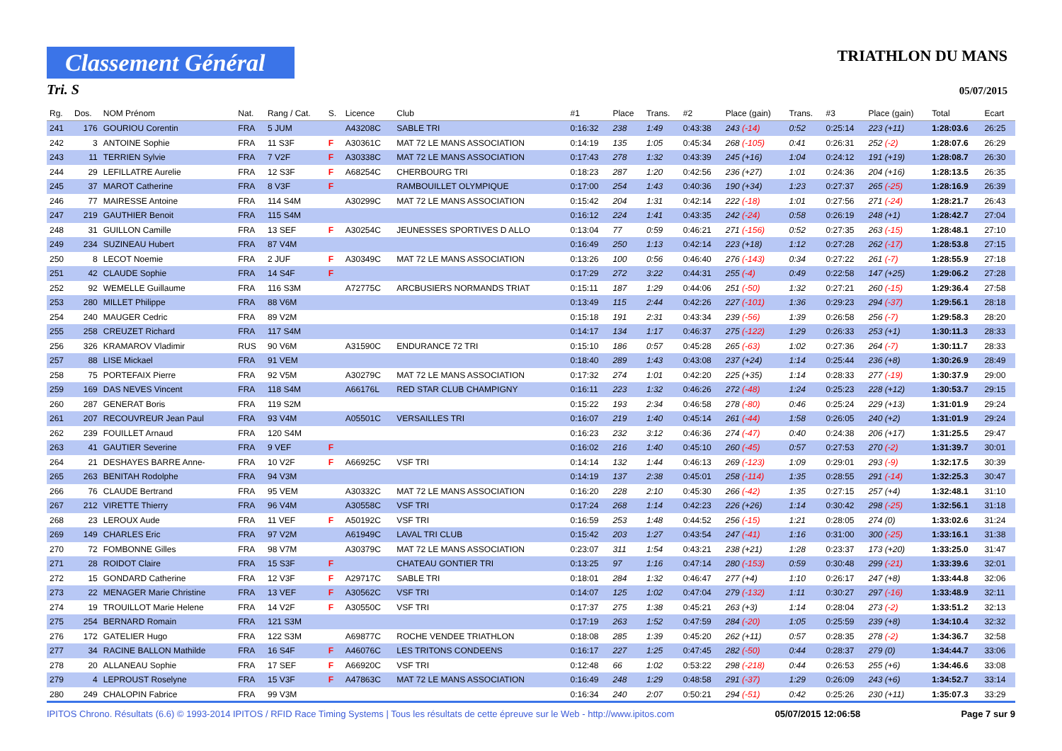Classement Général
TRIATHLON DU MANS
Tri. S 05/07/2015
| Rg. | Dos. | NOM Prénom | Nat. | Rang / Cat. | S. | Licence | Club | #1 | Place | Trans. | #2 | Place (gain) | Trans. | #3 | Place (gain) | Total | Ecart |
| --- | --- | --- | --- | --- | --- | --- | --- | --- | --- | --- | --- | --- | --- | --- | --- | --- | --- |
| 241 | 176 | GOURIOU Corentin | FRA | 5 JUM | | A43208C | SABLE TRI | 0:16:32 | 238 | 1:49 | 0:43:38 | 243 (-14) | 0:52 | 0:25:14 | 223 (+11) | 1:28:03.6 | 26:25 |
| 242 | 3 | ANTOINE Sophie | FRA | 11 S3F | F | A30361C | MAT 72 LE MANS ASSOCIATION | 0:14:19 | 135 | 1:05 | 0:45:34 | 268 (-105) | 0:41 | 0:26:31 | 252 (-2) | 1:28:07.6 | 26:29 |
| 243 | 11 | TERRIEN Sylvie | FRA | 7 V2F | F | A30338C | MAT 72 LE MANS ASSOCIATION | 0:17:43 | 278 | 1:32 | 0:43:39 | 245 (+16) | 1:04 | 0:24:12 | 191 (+19) | 1:28:08.7 | 26:30 |
| 244 | 29 | LEFILLATRE Aurelie | FRA | 12 S3F | F | A68254C | CHERBOURG TRI | 0:18:23 | 287 | 1:20 | 0:42:56 | 236 (+27) | 1:01 | 0:24:36 | 204 (+16) | 1:28:13.5 | 26:35 |
| 245 | 37 | MAROT Catherine | FRA | 8 V3F | F | | RAMBOUILLET OLYMPIQUE | 0:17:00 | 254 | 1:43 | 0:40:36 | 190 (+34) | 1:23 | 0:27:37 | 265 (-25) | 1:28:16.9 | 26:39 |
| 246 | 77 | MAIRESSE Antoine | FRA | 114 S4M | | A30299C | MAT 72 LE MANS ASSOCIATION | 0:15:42 | 204 | 1:31 | 0:42:14 | 222 (-18) | 1:01 | 0:27:56 | 271 (-24) | 1:28:21.7 | 26:43 |
| 247 | 219 | GAUTHIER Benoit | FRA | 115 S4M | | | | 0:16:12 | 224 | 1:41 | 0:43:35 | 242 (-24) | 0:58 | 0:26:19 | 248 (+1) | 1:28:42.7 | 27:04 |
| 248 | 31 | GUILLON Camille | FRA | 13 SEF | F | A30254C | JEUNESSES SPORTIVES D ALLO | 0:13:04 | 77 | 0:59 | 0:46:21 | 271 (-156) | 0:52 | 0:27:35 | 263 (-15) | 1:28:48.1 | 27:10 |
| 249 | 234 | SUZINEAU Hubert | FRA | 87 V4M | | | | 0:16:49 | 250 | 1:13 | 0:42:14 | 223 (+18) | 1:12 | 0:27:28 | 262 (-17) | 1:28:53.8 | 27:15 |
| 250 | 8 | LECOT Noemie | FRA | 2 JUF | F | A30349C | MAT 72 LE MANS ASSOCIATION | 0:13:26 | 100 | 0:56 | 0:46:40 | 276 (-143) | 0:34 | 0:27:22 | 261 (-7) | 1:28:55.9 | 27:18 |
| 251 | 42 | CLAUDE Sophie | FRA | 14 S4F | F | | | 0:17:29 | 272 | 3:22 | 0:44:31 | 255 (-4) | 0:49 | 0:22:58 | 147 (+25) | 1:29:06.2 | 27:28 |
| 252 | 92 | WEMELLE Guillaume | FRA | 116 S3M | | A72775C | ARCBUSIERS NORMANDS TRIAT | 0:15:11 | 187 | 1:29 | 0:44:06 | 251 (-50) | 1:32 | 0:27:21 | 260 (-15) | 1:29:36.4 | 27:58 |
| 253 | 280 | MILLET Philippe | FRA | 88 V6M | | | | 0:13:49 | 115 | 2:44 | 0:42:26 | 227 (-101) | 1:36 | 0:29:23 | 294 (-37) | 1:29:56.1 | 28:18 |
| 254 | 240 | MAUGER Cedric | FRA | 89 V2M | | | | 0:15:18 | 191 | 2:31 | 0:43:34 | 239 (-56) | 1:39 | 0:26:58 | 256 (-7) | 1:29:58.3 | 28:20 |
| 255 | 258 | CREUZET Richard | FRA | 117 S4M | | | | 0:14:17 | 134 | 1:17 | 0:46:37 | 275 (-122) | 1:29 | 0:26:33 | 253 (+1) | 1:30:11.3 | 28:33 |
| 256 | 326 | KRAMAROV Vladimir | RUS | 90 V6M | | A31590C | ENDURANCE 72 TRI | 0:15:10 | 186 | 0:57 | 0:45:28 | 265 (-63) | 1:02 | 0:27:36 | 264 (-7) | 1:30:11.7 | 28:33 |
| 257 | 88 | LISE Mickael | FRA | 91 VEM | | | | 0:18:40 | 289 | 1:43 | 0:43:08 | 237 (+24) | 1:14 | 0:25:44 | 236 (+8) | 1:30:26.9 | 28:49 |
| 258 | 75 | PORTEFAIX Pierre | FRA | 92 V5M | | A30279C | MAT 72 LE MANS ASSOCIATION | 0:17:32 | 274 | 1:01 | 0:42:20 | 225 (+35) | 1:14 | 0:28:33 | 277 (-19) | 1:30:37.9 | 29:00 |
| 259 | 169 | DAS NEVES Vincent | FRA | 118 S4M | | A66176L | RED STAR CLUB CHAMPIGNY | 0:16:11 | 223 | 1:32 | 0:46:26 | 272 (-48) | 1:24 | 0:25:23 | 228 (+12) | 1:30:53.7 | 29:15 |
| 260 | 287 | GENERAT Boris | FRA | 119 S2M | | | | 0:15:22 | 193 | 2:34 | 0:46:58 | 278 (-80) | 0:46 | 0:25:24 | 229 (+13) | 1:31:01.9 | 29:24 |
| 261 | 207 | RECOUVREUR Jean Paul | FRA | 93 V4M | | A05501C | VERSAILLES TRI | 0:16:07 | 219 | 1:40 | 0:45:14 | 261 (-44) | 1:58 | 0:26:05 | 240 (+2) | 1:31:01.9 | 29:24 |
| 262 | 239 | FOUILLET Arnaud | FRA | 120 S4M | | | | 0:16:23 | 232 | 3:12 | 0:46:36 | 274 (-47) | 0:40 | 0:24:38 | 206 (+17) | 1:31:25.5 | 29:47 |
| 263 | 41 | GAUTIER Severine | FRA | 9 VEF | F | | | 0:16:02 | 216 | 1:40 | 0:45:10 | 260 (-45) | 0:57 | 0:27:53 | 270 (-2) | 1:31:39.7 | 30:01 |
| 264 | 21 | DESHAYES BARRE Anne- | FRA | 10 V2F | F | A66925C | VSF TRI | 0:14:14 | 132 | 1:44 | 0:46:13 | 269 (-123) | 1:09 | 0:29:01 | 293 (-9) | 1:32:17.5 | 30:39 |
| 265 | 263 | BENITAH Rodolphe | FRA | 94 V3M | | | | 0:14:19 | 137 | 2:38 | 0:45:01 | 258 (-114) | 1:35 | 0:28:55 | 291 (-14) | 1:32:25.3 | 30:47 |
| 266 | 76 | CLAUDE Bertrand | FRA | 95 VEM | | A30332C | MAT 72 LE MANS ASSOCIATION | 0:16:20 | 228 | 2:10 | 0:45:30 | 266 (-42) | 1:35 | 0:27:15 | 257 (+4) | 1:32:48.1 | 31:10 |
| 267 | 212 | VIRETTE Thierry | FRA | 96 V4M | | A30558C | VSF TRI | 0:17:24 | 268 | 1:14 | 0:42:23 | 226 (+26) | 1:14 | 0:30:42 | 298 (-25) | 1:32:56.1 | 31:18 |
| 268 | 23 | LEROUX Aude | FRA | 11 VEF | F | A50192C | VSF TRI | 0:16:59 | 253 | 1:48 | 0:44:52 | 256 (-15) | 1:21 | 0:28:05 | 274 (0) | 1:33:02.6 | 31:24 |
| 269 | 149 | CHARLES Eric | FRA | 97 V2M | | A61949C | LAVAL TRI CLUB | 0:15:42 | 203 | 1:27 | 0:43:54 | 247 (-41) | 1:16 | 0:31:00 | 300 (-25) | 1:33:16.1 | 31:38 |
| 270 | 72 | FOMBONNE Gilles | FRA | 98 V7M | | A30379C | MAT 72 LE MANS ASSOCIATION | 0:23:07 | 311 | 1:54 | 0:43:21 | 238 (+21) | 1:28 | 0:23:37 | 173 (+20) | 1:33:25.0 | 31:47 |
| 271 | 28 | ROIDOT Claire | FRA | 15 S3F | F | | CHATEAU GONTIER TRI | 0:13:25 | 97 | 1:16 | 0:47:14 | 280 (-153) | 0:59 | 0:30:48 | 299 (-21) | 1:33:39.6 | 32:01 |
| 272 | 15 | GONDARD Catherine | FRA | 12 V3F | F | A29717C | SABLE TRI | 0:18:01 | 284 | 1:32 | 0:46:47 | 277 (+4) | 1:10 | 0:26:17 | 247 (+8) | 1:33:44.8 | 32:06 |
| 273 | 22 | MENAGER Marie Christine | FRA | 13 VEF | F | A30562C | VSF TRI | 0:14:07 | 125 | 1:02 | 0:47:04 | 279 (-132) | 1:11 | 0:30:27 | 297 (-16) | 1:33:48.9 | 32:11 |
| 274 | 19 | TROUILLOT Marie Helene | FRA | 14 V2F | F | A30550C | VSF TRI | 0:17:37 | 275 | 1:38 | 0:45:21 | 263 (+3) | 1:14 | 0:28:04 | 273 (-2) | 1:33:51.2 | 32:13 |
| 275 | 254 | BERNARD Romain | FRA | 121 S3M | | | | 0:17:19 | 263 | 1:52 | 0:47:59 | 284 (-20) | 1:05 | 0:25:59 | 239 (+8) | 1:34:10.4 | 32:32 |
| 276 | 172 | GATELIER Hugo | FRA | 122 S3M | | A69877C | ROCHE VENDEE TRIATHLON | 0:18:08 | 285 | 1:39 | 0:45:20 | 262 (+11) | 0:57 | 0:28:35 | 278 (-2) | 1:34:36.7 | 32:58 |
| 277 | 34 | RACINE BALLON Mathilde | FRA | 16 S4F | F | A46076C | LES TRITONS CONDEENS | 0:16:17 | 227 | 1:25 | 0:47:45 | 282 (-50) | 0:44 | 0:28:37 | 279 (0) | 1:34:44.7 | 33:06 |
| 278 | 20 | ALLANEAU Sophie | FRA | 17 SEF | F | A66920C | VSF TRI | 0:12:48 | 66 | 1:02 | 0:53:22 | 298 (-218) | 0:44 | 0:26:53 | 255 (+6) | 1:34:46.6 | 33:08 |
| 279 | 4 | LEPROUST Roselyne | FRA | 15 V3F | F | A47863C | MAT 72 LE MANS ASSOCIATION | 0:16:49 | 248 | 1:29 | 0:48:58 | 291 (-37) | 1:29 | 0:26:09 | 243 (+6) | 1:34:52.7 | 33:14 |
| 280 | 249 | CHALOPIN Fabrice | FRA | 99 V3M | | | | 0:16:34 | 240 | 2:07 | 0:50:21 | 294 (-51) | 0:42 | 0:25:26 | 230 (+11) | 1:35:07.3 | 33:29 |
IPITOS Chrono. Résultats (6.6) © 1993-2014 IPITOS / RFID Race Timing Systems | Tous les résultats de cette épreuve sur le Web - http://www.ipitos.com 05/07/2015 12:06:58 Page 7 sur 9